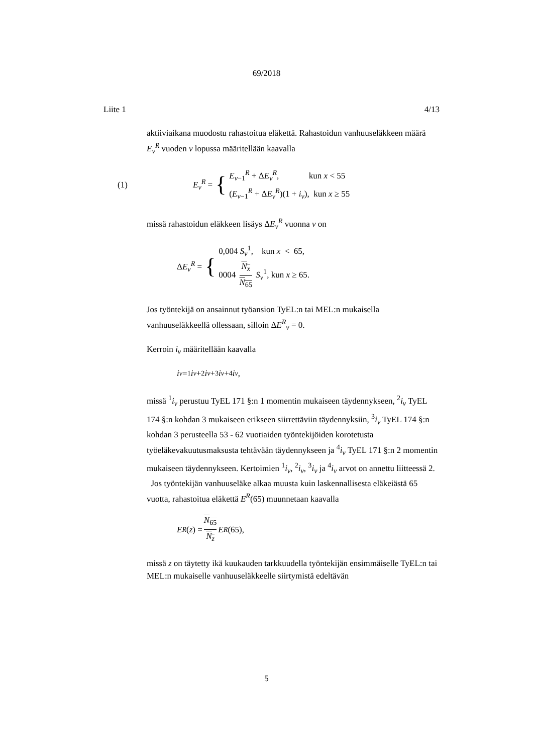69/2018
Liite 1 4/13
aktiiviaikana muodostu rahastoitua eläkettä. Rahastoidun vanhuuseläkkeen määrä E<sub>v</sub><sup>R</sup> vuoden v lopussa määritellään kaavalla
(1) E<sub>v</sub><sup>R</sup> = {
E<sub>v−1</sub><sup>R</sup> + ΔE<sub>v</sub><sup>R</sup>, kun x < 55
(E<sub>v−1</sub><sup>R</sup> + ΔE<sub>v</sub><sup>R</sup>)(1 + i<sub>v</sub>), kun x ≥ 55
missä rahastoidun eläkkeen lisäys ΔE<sub>v</sub><sup>R</sup> vuonna v on
ΔE<sub>v</sub><sup>R</sup> = {
0,004 S<sub>v</sub><sup>1</sup>, kun x < 65,
0004 N<sub>x</sub> N<sub>65</sub> S<sub>v</sub><sup>1</sup>, kun x ≥ 65.
Jos työntekijä on ansainnut työansion TyEL:n tai MEL:n mukaisella vanhuuseläkkeellä ollessaan, silloin ΔE<sup>R</sup><sub>v</sub> = 0.
Kerroin i<sub>v</sub> määritellään kaavalla
i<sub>v</sub> = <sup>1</sup> i<sub>v</sub> + <sup>2</sup> i<sub>v</sub> + <sup>3</sup> i<sub>v</sub> + <sup>4</sup> i<sub>v</sub> ,
missä <sup>1</sup>i<sub>v</sub> perustuu TyEL 171 §:n 1 momentin mukaiseen täydennykseen, <sup>2</sup>i<sub>v</sub> TyEL 174 §:n kohdan 3 mukaiseen erikseen siirrettäviin täydennyksiin, <sup>3</sup>i<sub>v</sub> TyEL 174 §:n kohdan 3 perusteella 53 - 62 vuotiaiden työntekijöiden korotetusta työeläkevakuutusmaksusta tehtävään täydennykseen ja <sup>4</sup>i<sub>v</sub> TyEL 171 §:n 2 momentin mukaiseen täydennykseen. Kertoimien <sup>1</sup>i<sub>v</sub>, <sup>2</sup>i<sub>v</sub>, <sup>3</sup>i<sub>v</sub> ja <sup>4</sup>i<sub>v</sub> arvot on annettu liitteessä 2.
Jos työntekijän vanhuuseläke alkaa muusta kuin laskennallisesta eläkeiästä 65 vuotta, rahastoitua eläkettä E<sup>R</sup>(65) muunnetaan kaavalla
E<sup>R</sup> (z) = N<sub>65</sub> N<sub>z</sub> E<sup>R</sup> (65),
missä z on täytetty ikä kuukauden tarkkuudella työntekijän ensimmäiselle TyEL:n tai MEL:n mukaiselle vanhuuseläkkeelle siirtymistä edeltävän
5